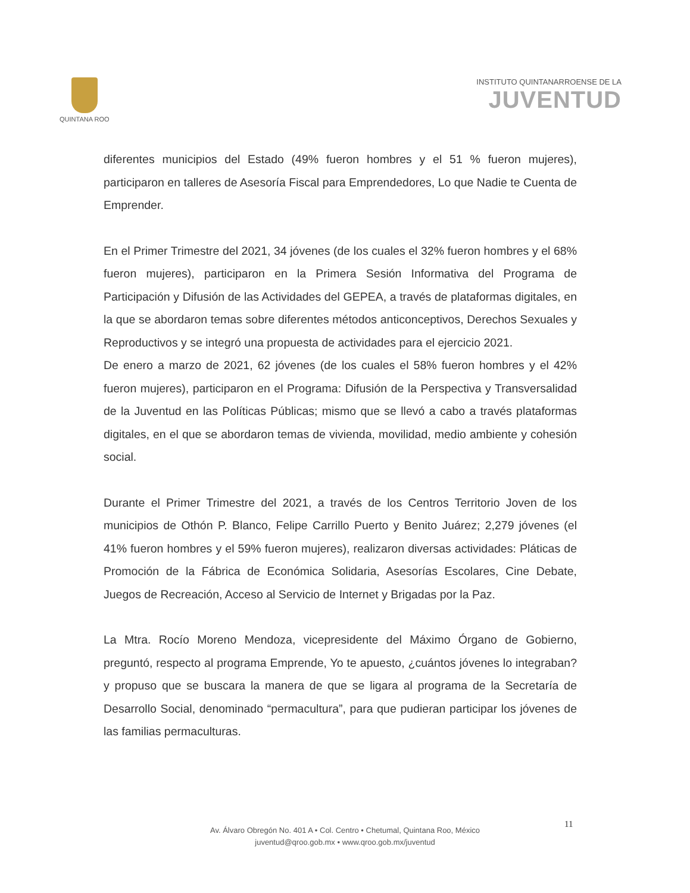QUINTANA ROO
INSTITUTO QUINTANARROENSE DE LA
JUVENTUD
diferentes municipios del Estado (49% fueron hombres y el 51 % fueron mujeres), participaron en talleres de Asesoría Fiscal para Emprendedores, Lo que Nadie te Cuenta de Emprender.
En el Primer Trimestre del 2021, 34 jóvenes (de los cuales el 32% fueron hombres y el 68% fueron mujeres), participaron en la Primera Sesión Informativa del Programa de Participación y Difusión de las Actividades del GEPEA, a través de plataformas digitales, en la que se abordaron temas sobre diferentes métodos anticonceptivos, Derechos Sexuales y Reproductivos y se integró una propuesta de actividades para el ejercicio 2021.
De enero a marzo de 2021, 62 jóvenes (de los cuales el 58% fueron hombres y el 42% fueron mujeres), participaron en el Programa: Difusión de la Perspectiva y Transversalidad de la Juventud en las Políticas Públicas; mismo que se llevó a cabo a través plataformas digitales, en el que se abordaron temas de vivienda, movilidad, medio ambiente y cohesión social.
Durante el Primer Trimestre del 2021, a través de los Centros Territorio Joven de los municipios de Othón P. Blanco, Felipe Carrillo Puerto y Benito Juárez; 2,279 jóvenes (el 41% fueron hombres y el 59% fueron mujeres), realizaron diversas actividades: Pláticas de Promoción de la Fábrica de Económica Solidaria, Asesorías Escolares, Cine Debate, Juegos de Recreación, Acceso al Servicio de Internet y Brigadas por la Paz.
La Mtra. Rocío Moreno Mendoza, vicepresidente del Máximo Órgano de Gobierno, preguntó, respecto al programa Emprende, Yo te apuesto, ¿cuántos jóvenes lo integraban? y propuso que se buscara la manera de que se ligara al programa de la Secretaría de Desarrollo Social, denominado “permacultura”, para que pudieran participar los jóvenes de las familias permaculturas.
11
Av. Álvaro Obregón No. 401 A • Col. Centro • Chetumal, Quintana Roo, México
juventud@qroo.gob.mx • www.qroo.gob.mx/juventud